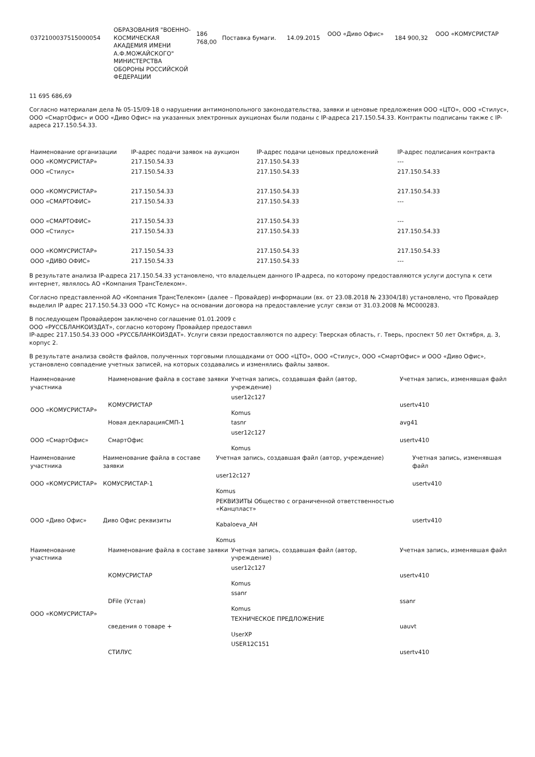| 0372100037515000054 | ОБРАЗОВАНИЯ "ВОЕННО-КОСМИЧЕСКАЯ АКАДЕМИЯ ИМЕНИ А.Ф.МОЖАЙСКОГО" МИНИСТЕРСТВА ОБОРОНЫ РОССИЙСКОЙ ФЕДЕРАЦИИ | 186 768,00 | Поставка бумаги. | 14.09.2015 | ООО «Диво Офис» | 184 900,32 | ООО «КОМУСРИСТАР |
11 695 686,69
Согласно материалам дела № 05-15/09-18 о нарушении антимонопольного законодательства, заявки и ценовые предложения ООО «ЦТО», ООО «Стилус», ООО «СмартОфис» и ООО «Диво Офис» на указанных электронных аукционах были поданы с IP-адреса 217.150.54.33. Контракты подписаны также с IP-адреса 217.150.54.33.
| Наименование организации | IP-адрес подачи заявок на аукцион | IP-адрес подачи ценовых предложений | IP-адрес подписания контракта |
| --- | --- | --- | --- |
| ООО «КОМУСРИСТАР» | 217.150.54.33 | 217.150.54.33 | --- |
| ООО «Стилус» | 217.150.54.33 | 217.150.54.33 | 217.150.54.33 |
| ООО «КОМУСРИСТАР» | 217.150.54.33 | 217.150.54.33 | 217.150.54.33 |
| ООО «СМАРТОФИС» | 217.150.54.33 | 217.150.54.33 | --- |
| ООО «СМАРТОФИС» | 217.150.54.33 | 217.150.54.33 | --- |
| ООО «Стилус» | 217.150.54.33 | 217.150.54.33 | 217.150.54.33 |
| ООО «КОМУСРИСТАР» | 217.150.54.33 | 217.150.54.33 | 217.150.54.33 |
| ООО «ДИВО ОФИС» | 217.150.54.33 | 217.150.54.33 | --- |
В результате анализа IP-адреса 217.150.54.33 установлено, что владельцем данного IP-адреса, по которому предоставляются услуги доступа к сети интернет, являлось АО «Компания ТрансТелеком».
Согласно представленной АО «Компания ТрансТелеком» (далее – Провайдер) информации (вх. от 23.08.2018 № 23304/18) установлено, что Провайдер выделил IP адрес 217.150.54.33 ООО «ТС Комус» на основании договора на предоставление услуг связи от 31.03.2008 № МС000283.
В последующем Провайдером заключено соглашение 01.01.2009 с
ООО «РУССБЛАНКОИЗДАТ», согласно которому Провайдер предоставил
IP-адрес 217.150.54.33 ООО «РУССБЛАНКОИЗДАТ». Услуги связи предоставляются по адресу: Тверская область, г. Тверь, проспект 50 лет Октября, д. 3, корпус 2.
В результате анализа свойств файлов, полученных торговыми площадками от ООО «ЦТО», ООО «Стилус», ООО «СмартОфис» и ООО «Диво Офис», установлено совпадение учетных записей, на которых создавались и изменялись файлы заявок.
| Наименование участника | Наименование файла в составе заявки | Учетная запись, создавшая файл (автор, учреждение) | Учетная запись, изменявшая файл |
| --- | --- | --- | --- |
| ООО «КОМУСРИСТАР» | КОМУСРИСТАР | user12c127 Komus | usertv410 |
| | Новая декларацияСМП-1 | tasnr | avg41 |
| ООО «СмартОфис» | СмартОфис | user12c127 Komus | usertv410 |
| Наименование участника | Наименование файла в составе заявки | Учетная запись, создавшая файл (автор, учреждение) | Учетная запись, изменявшая файл |
| --- | --- | --- | --- |
| ООО «КОМУСРИСТАР» | КОМУСРИСТАР-1 | user12c127 Komus | usertv410 |
| ООО «Диво Офис» | Диво Офис реквизиты | РЕКВИЗИТЫ Общество с ограниченной ответственностью «Канцпласт» Kabaloeva_AH Komus | usertv410 |
| Наименование участника | Наименование файла в составе заявки | Учетная запись, создавшая файл (автор, учреждение) | Учетная запись, изменявшая файл |
| --- | --- | --- | --- |
| ООО «КОМУСРИСТАР» | КОМУСРИСТАР | user12c127 Komus | usertv410 |
| | DFile (Устав) | ssanr Komus | ssanr |
| | сведения о товаре + | ТЕХНИЧЕСКОЕ ПРЕДЛОЖЕНИЕ UserXP | uauvt |
| | СТИЛУС | USER12C151 | usertv410 |